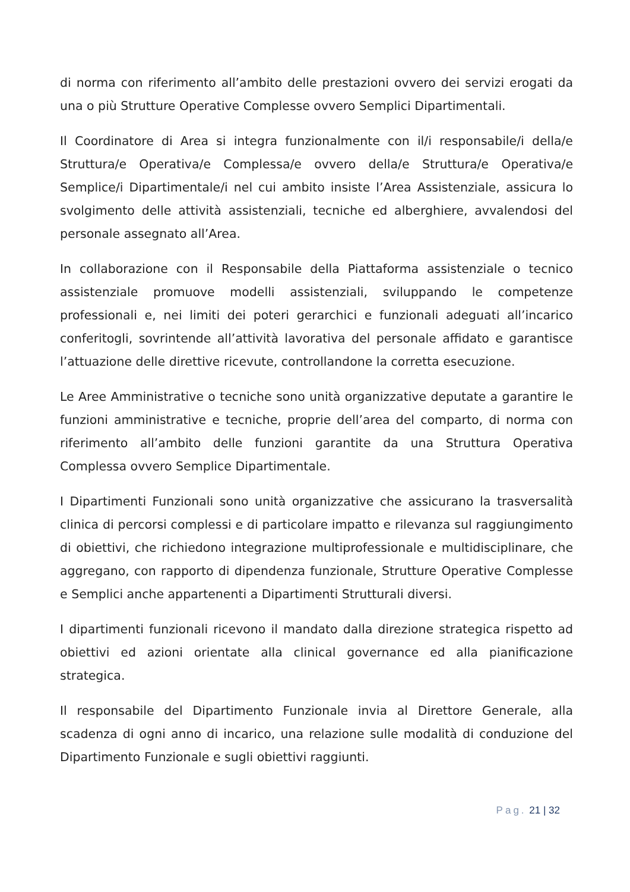di norma con riferimento all’ambito delle prestazioni ovvero dei servizi erogati da una o più Strutture Operative Complesse ovvero Semplici Dipartimentali.
Il Coordinatore di Area si integra funzionalmente con il/i responsabile/i della/e Struttura/e Operativa/e Complessa/e ovvero della/e Struttura/e Operativa/e Semplice/i Dipartimentale/i nel cui ambito insiste l’Area Assistenziale, assicura lo svolgimento delle attività assistenziali, tecniche ed alberghiere, avvalendosi del personale assegnato all’Area.
In collaborazione con il Responsabile della Piattaforma assistenziale o tecnico assistenziale promuove modelli assistenziali, sviluppando le competenze professionali e, nei limiti dei poteri gerarchici e funzionali adeguati all’incarico conferitogli, sovrintende all’attività lavorativa del personale affidato e garantisce l’attuazione delle direttive ricevute, controllandone la corretta esecuzione.
Le Aree Amministrative o tecniche sono unità organizzative deputate a garantire le funzioni amministrative e tecniche, proprie dell’area del comparto, di norma con riferimento all’ambito delle funzioni garantite da una Struttura Operativa Complessa ovvero Semplice Dipartimentale.
I Dipartimenti Funzionali sono unità organizzative che assicurano la trasversalità clinica di percorsi complessi e di particolare impatto e rilevanza sul raggiungimento di obiettivi, che richiedono integrazione multiprofessionale e multidisciplinare, che aggregano, con rapporto di dipendenza funzionale, Strutture Operative Complesse e Semplici anche appartenenti a Dipartimenti Strutturali diversi.
I dipartimenti funzionali ricevono il mandato dalla direzione strategica rispetto ad obiettivi ed azioni orientate alla clinical governance ed alla pianificazione strategica.
Il responsabile del Dipartimento Funzionale invia al Direttore Generale, alla scadenza di ogni anno di incarico, una relazione sulle modalità di conduzione del Dipartimento Funzionale e sugli obiettivi raggiunti.
Pag. 21 | 32